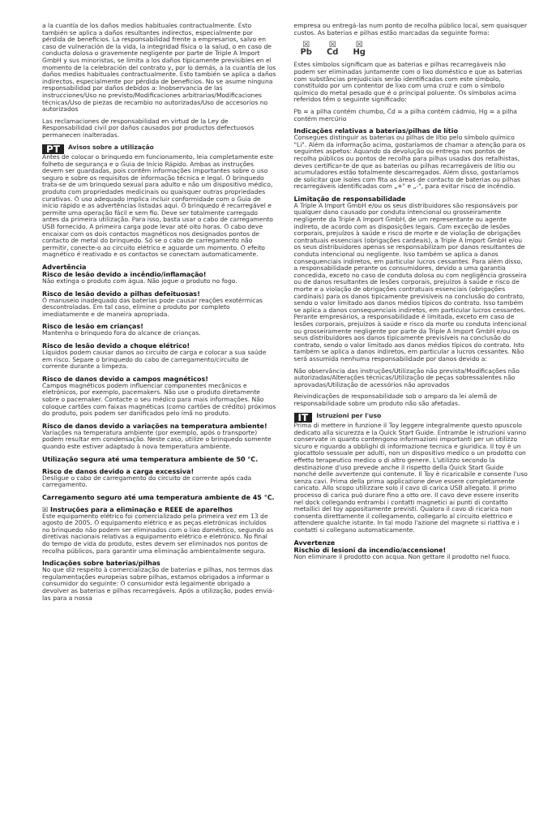a la cuantía de los daños medios habituales contractualmente. Esto también se aplica a daños resultantes indirectos, especialmente por pérdida de beneficios. La responsabilidad frente a empresarios, salvo en caso de vulneración de la vida, la integridad física o la salud, o en caso de conducta dolosa o gravemente negligente por parte de Triple A Import GmbH y sus minoristas, se limita a los daños típicamente previsibles en el momento de la celebración del contrato y, por lo demás, a la cuantía de los daños medios habituales contractualmente. Esto también se aplica a daños indirectos, especialmente por pérdida de beneficios. No se asume ninguna responsabilidad por daños debidos a: Inobservancia de las instrucciones/Uso no previsto/Modificaciones arbitrarias/Modificaciones técnicas/Uso de piezas de recambio no autorizadas/Uso de accesorios no autorizados
Las reclamaciones de responsabilidad en virtud de la Ley de Responsabilidad civil por daños causados por productos defectuosos permanecen inalteradas.
PT Avisos sobre a utilização
Antes de colocar o brinquedo em funcionamento, leia completamente este folheto de segurança e o Guia de Início Rápido. Ambas as instruções devem ser guardadas, pois contêm informações importantes sobre o uso seguro e sobre os requisitos de informação técnica e legal. O brinquedo trata-se de um brinquedo sexual para adulto e não um dispositivo médico, produto com propriedades medicinais ou quaisquer outras propriedades curativas. O uso adequado implica incluir conformidade com o Guia de início rápido e as advertências listadas aqui. O brinquedo é recarregável e permite uma operação fácil e sem fio. Deve ser totalmente carregado antes da primeira utilização. Para isso, basta usar o cabo de carregamento USB fornecido. A primeira carga pode levar até oito horas. O cabo deve encaixar com os dois contactos magnéticos nos designados pontos de contacto de metal do brinquedo. Só se o cabo de carregamento não permitir, conecte-o ao circuito elétrico e aguarde um momento. O efeito magnético é reativado e os contactos se conectam automaticamente.
Advertência
Risco de lesão devido a incêndio/inflamação!
Não extinga o produto com água. Não jogue o produto no fogo.
Risco de lesão devido a pilhas defeituosas!
O manuseio inadequado das baterias pode causar reações exotérmicas descontroladas. Em tal caso, elimine o produto por completo imediatamente e de maneira apropriada.
Risco de lesão em crianças!
Mantenha o brinquedo fora do alcance de crianças.
Risco de lesão devido a choque elétrico!
Líquidos podem causar danos ao circuito de carga e colocar a sua saúde em risco. Separe o brinquedo do cabo de carregamento/circuito de corrente durante a limpeza.
Risco de danos devido a campos magnéticos!
Campos magnéticos podem influenciar componentes mecânicos e eletrónicos, por exemplo, pacemakers. Não use o produto diretamente sobre o pacemaker. Contacte o seu médico para mais informações. Não coloque cartões com faixas magnéticas (como cartões de crédito) próximos do produto, pois podem ser danificados pelo ímã no produto.
Risco de danos devido a variações na temperatura ambiente!
Variações na temperatura ambiente (por exemplo, após o transporte) podem resultar em condensação. Neste caso, utilize o brinquedo somente quando este estiver adaptado à nova temperatura ambiente.
Utilização segura até uma temperatura ambiente de 50 °C.
Risco de danos devido a carga excessiva!
Desligue o cabo de carregamento do circuito de corrente após cada carregamento.
Carregamento seguro até uma temperatura ambiente de 45 °C.
☒ Instruções para a eliminação e REEE de aparelhos
Este equipamento elétrico foi comercializado pela primeira vez em 13 de agosto de 2005. O equipamento elétrico e as peças eletrónicas incluídos no brinquedo não podem ser eliminados com o lixo doméstico, segundo as diretivas nacionais relativas a equipamento elétrico e eletrónico. No final do tempo de vida do produto, estes devem ser eliminados nos pontos de recolha públicos, para garantir uma eliminação ambientalmente segura.
Indicações sobre baterias/pilhas
No que diz respeito à comercialização de baterias e pilhas, nos termos das regulamentações europeias sobre pilhas, estamos obrigados a informar o consumidor do seguinte: O consumidor está legalmente obrigado a devolver as baterias e pilhas recarregáveis. Após a utilização, podes enviá-las para a nossa
empresa ou entregá-las num ponto de recolha público local, sem quaisquer custos. As baterias e pilhas estão marcadas da seguinte forma:
☒
Pb
☒
Cd
☒
Hg
Estes símbolos significam que as baterias e pilhas recarregáveis não podem ser eliminadas juntamente com o lixo doméstico e que as baterias com substâncias prejudiciais serão identificadas com este símbolo, constituído por um contentor de lixo com uma cruz e com o símbolo químico do metal pesado que é o principal poluente. Os símbolos acima referidos têm o seguinte significado:
Pb = a pilha contém chumbo, Cd = a pilha contém cádmio, Hg = a pilha contém mercúrio
Indicações relativas a baterias/pilhas de lítio
Consegues distinguir as baterias ou pilhas de lítio pelo símbolo químico "Li". Além da informação acima, gostaríamos de chamar a atenção para os seguintes aspetos: Aquando da devolução ou entrega nos pontos de recolha públicos ou pontos de recolha para pilhas usadas dos retalhistas, deves certificar-te de que as baterias ou pilhas recarregáveis de lítio ou acumuladores estão totalmente descarregados. Além disso, gostaríamos de solicitar que isoles com fita as áreas de contacto de baterias ou pilhas recarregáveis identificadas com „+" e „-", para evitar risco de incêndio.
Limitação de responsabilidade
A Triple A Import GmbH e/ou os seus distribuidores são responsáveis por qualquer dano causado por conduta intencional ou grosseiramente negligente da Triple A Import GmbH, de um representante ou agente indireto, de acordo com as disposições legais. Com exceção de lesões corporais, prejuízos à saúde e risco de morte e de violação de obrigações contratuais essenciais (obrigações cardeais), a Triple A Import GmbH e/ou os seus distribuidores apenas se responsabilizam por danos resultantes de conduta intencional ou negligente. Isso também se aplica a danos consequenciais indiretos, em particular lucros cessantes. Para além disso, a responsabilidade perante os consumidores, devido a uma garantia concedida, exceto no caso de conduta dolosa ou com negligência grosseira ou de danos resultantes de lesões corporais, prejuízos à saúde e risco de morte e a violação de obrigações contratuais essenciais (obrigações cardinais) para os danos tipicamente previsíveis na conclusão do contrato, sendo o valor limitado aos danos médios típicos do contrato. Isso também se aplica a danos consequenciais indiretos, em particular lucros cessantes. Perante empresários, a responsabilidade é limitada, exceto em caso de lesões corporais, prejuízos à saúde e risco da morte ou conduta intencional ou grosseiramente negligente por parte da Triple A Import GmbH e/ou os seus distribuidores aos danos tipicamente previsíveis na conclusão do contrato, sendo o valor limitado aos danos médios típicos do contrato. Isto também se aplica a danos indiretos, em particular a lucros cessantes. Não será assumida nenhuma responsabilidade por danos devido a:
Não observância das instruções/Utilização não prevista/Modificações não autorizadas/Alterações técnicas/Utilização de peças sobressalentes não aprovadas/Utilização de acessórios não aprovados
Reivindicações de responsabilidade sob o amparo da lei alemã de responsabilidade sobre um produto não são afetadas.
IT Istruzioni per l'uso
Prima di mettere in funzione il Toy leggere integralmente questo opuscolo dedicato alla sicurezza e la Quick Start Guide. Entrambe le istruzioni vanno conservate in quanto contengono informazioni importanti per un utilizzo sicuro e riguardo a obblighi di informazione tecnica e giuridica. Il toy è un giocattolo sessuale per adulti, non un dispositivo medico o un prodotto con effetto terapeutico medico o di altro genere. L'utilizzo secondo la destinazione d'uso prevede anche il rispetto della Quick Start Guide nonché delle avvertenze qui contenute. Il Toy è ricaricabile e consente l'uso senza cavi. Prima della prima applicazione deve essere completamente caricato. Allo scopo utilizzare solo il cavo di carica USB allegato. Il primo processo di carica può durare fino a otto ore. Il cavo deve essere inserito nel dock collegando entrambi i contatti magnetici ai punti di contatto metallici del toy appositamente previsti. Qualora il cavo di ricarica non consenta direttamente il collegamento, collegarlo al circuito elettrico e attendere qualche istante. In tal modo l'azione del magnete si riattiva e i contatti si collegano automaticamente.
Avvertenze
Rischio di lesioni da incendio/accensione!
Non eliminare il prodotto con acqua. Non gettare il prodotto nel fuoco.